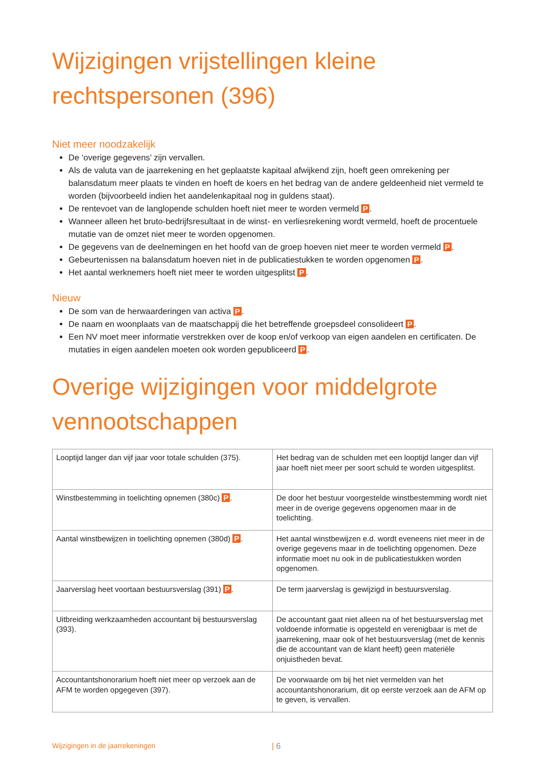Wijzigingen vrijstellingen kleine rechtspersonen (396)
Niet meer noodzakelijk
De ‘overige gegevens’ zijn vervallen.
Als de valuta van de jaarrekening en het geplaatste kapitaal afwijkend zijn, hoeft geen omrekening per balansdatum meer plaats te vinden en hoeft de koers en het bedrag van de andere geldeenheid niet vermeld te worden (bijvoorbeeld indien het aandelenkapitaal nog in guldens staat).
De rentevoet van de langlopende schulden hoeft niet meer te worden vermeld P.
Wanneer alleen het bruto-bedrijfsresultaat in de winst- en verliesrekening wordt vermeld, hoeft de procentuele mutatie van de omzet niet meer te worden opgenomen.
De gegevens van de deelnemingen en het hoofd van de groep hoeven niet meer te worden vermeld P.
Gebeurtenissen na balansdatum hoeven niet in de publicatiestukken te worden opgenomen P.
Het aantal werknemers hoeft niet meer te worden uitgesplitst P.
Nieuw
De som van de herwaarderingen van activa P.
De naam en woonplaats van de maatschappij die het betreffende groepsdeel consolideert P.
Een NV moet meer informatie verstrekken over de koop en/of verkoop van eigen aandelen en certificaten. De mutaties in eigen aandelen moeten ook worden gepubliceerd P.
Overige wijzigingen voor middelgrote vennootschappen
| Looptijd langer dan vijf jaar voor totale schulden (375). | Het bedrag van de schulden met een looptijd langer dan vijf jaar hoeft niet meer per soort schuld te worden uitgesplitst. |
| Winstbestemming in toelichting opnemen (380c) P . | De door het bestuur voorgestelde winstbestemming wordt niet meer in de overige gegevens opgenomen maar in de toelichting. |
| Aantal winstbewijzen in toelichting opnemen (380d) P . | Het aantal winstbewijzen e.d. wordt eveneens niet meer in de overige gegevens maar in de toelichting opgenomen. Deze informatie moet nu ook in de publicatiestukken worden opgenomen. |
| Jaarverslag heet voortaan bestuursverslag (391) P . | De term jaarverslag is gewijzigd in bestuursverslag. |
| Uitbreiding werkzaamheden accountant bij bestuursverslag (393). | De accountant gaat niet alleen na of het bestuursverslag met voldoende informatie is opgesteld en verenigbaar is met de jaarrekening, maar ook of het bestuursverslag (met de kennis die de accountant van de klant heeft) geen materiële onjuistheden bevat. |
| Accountantshonorarium hoeft niet meer op verzoek aan de AFM te worden opgegeven (397). | De voorwaarde om bij het niet vermelden van het accountantshonorarium, dit op eerste verzoek aan de AFM op te geven, is vervallen. |
Wijzigingen in de jaarrekeningen | 6